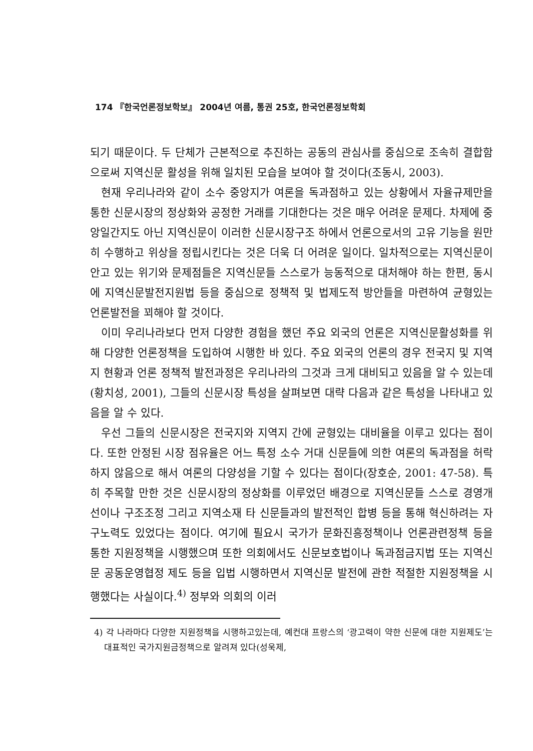174 『한국언론정보학보』 2004년 여름, 통권 25호, 한국언론정보학회
되기 때문이다. 두 단체가 근본적으로 추진하는 공동의 관심사를 중심으로 조속히 결합함으로써 지역신문 활성을 위해 일치된 모습을 보여야 할 것이다(조동시, 2003).
현재 우리나라와 같이 소수 중앙지가 여론을 독과점하고 있는 상황에서 자율규제만을 통한 신문시장의 정상화와 공정한 거래를 기대한다는 것은 매우 어려운 문제다. 차제에 중앙일간지도 아닌 지역신문이 이러한 신문시장구조 하에서 언론으로서의 고유 기능을 원만히 수행하고 위상을 정립시킨다는 것은 더욱 더 어려운 일이다. 일차적으로는 지역신문이 안고 있는 위기와 문제점들은 지역신문들 스스로가 능동적으로 대처해야 하는 한편, 동시에 지역신문발전지원법 등을 중심으로 정책적 및 법제도적 방안들을 마련하여 균형있는 언론발전을 꾀해야 할 것이다.
이미 우리나라보다 먼저 다양한 경험을 했던 주요 외국의 언론은 지역신문활성화를 위해 다양한 언론정책을 도입하여 시행한 바 있다. 주요 외국의 언론의 경우 전국지 및 지역지 현황과 언론 정책적 발전과정은 우리나라의 그것과 크게 대비되고 있음을 알 수 있는데(황치성, 2001), 그들의 신문시장 특성을 살펴보면 대략 다음과 같은 특성을 나타내고 있음을 알 수 있다.
우선 그들의 신문시장은 전국지와 지역지 간에 균형있는 대비율을 이루고 있다는 점이다. 또한 안정된 시장 점유율은 어느 특정 소수 거대 신문들에 의한 여론의 독과점을 허락하지 않음으로 해서 여론의 다양성을 기할 수 있다는 점이다(장호순, 2001: 47-58). 특히 주목할 만한 것은 신문시장의 정상화를 이루었던 배경으로 지역신문들 스스로 경영개선이나 구조조정 그리고 지역소재 타 신문들과의 발전적인 합병 등을 통해 혁신하려는 자구노력도 있었다는 점이다. 여기에 필요시 국가가 문화진흥정책이나 언론관련정책 등을 통한 지원정책을 시행했으며 또한 의회에서도 신문보호법이나 독과점금지법 또는 지역신문 공동운영협정 제도 등을 입법 시행하면서 지역신문 발전에 관한 적절한 지원정책을 시행했다는 사실이다.<sup>4)</sup> 정부와 의회의 이러
4) 각 나라마다 다양한 지원정책을 시행하고있는데, 예컨대 프랑스의 ‘광고력이 약한 신문에 대한 지원제도’는 대표적인 국가지원금정책으로 알려져 있다(성욱제,